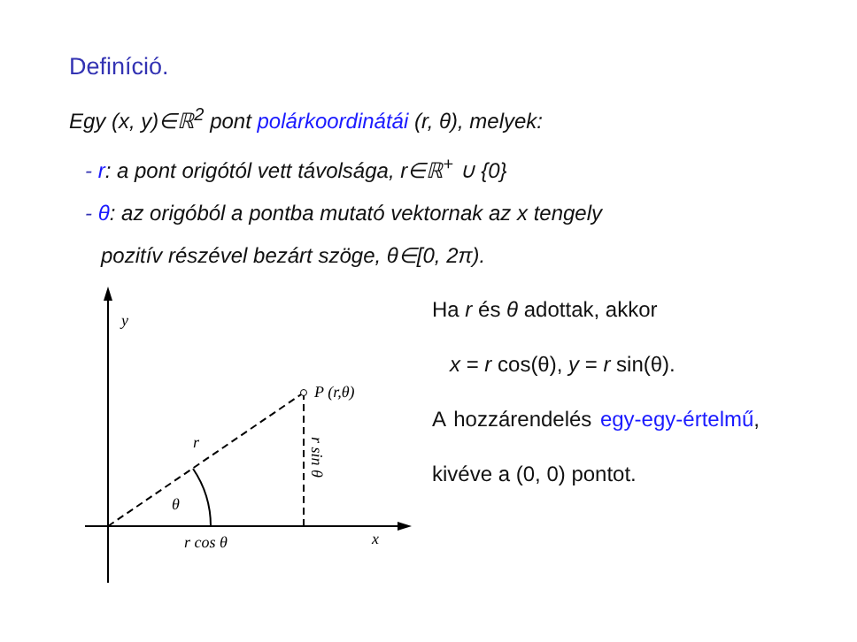Definíció.
Egy (x, y)∈ℝ<sup>2</sup> pont polárkoordinátái (r, θ), melyek:
- r: a pont origótól vett távolsága, r∈ℝ<sup>+</sup> ∪ {0}
- θ: az origóból a pontba mutató vektornak az x tengely
pozitív részével bezárt szöge, θ∈[0, 2π).
y
x
P (r,θ)
r
θ
r cos θ
r sin θ
Ha r és θ adottak, akkor
x = r cos(θ), y = r sin(θ).
A hozzárendelés egy-egy-értelmű, kivéve a (0, 0) pontot.